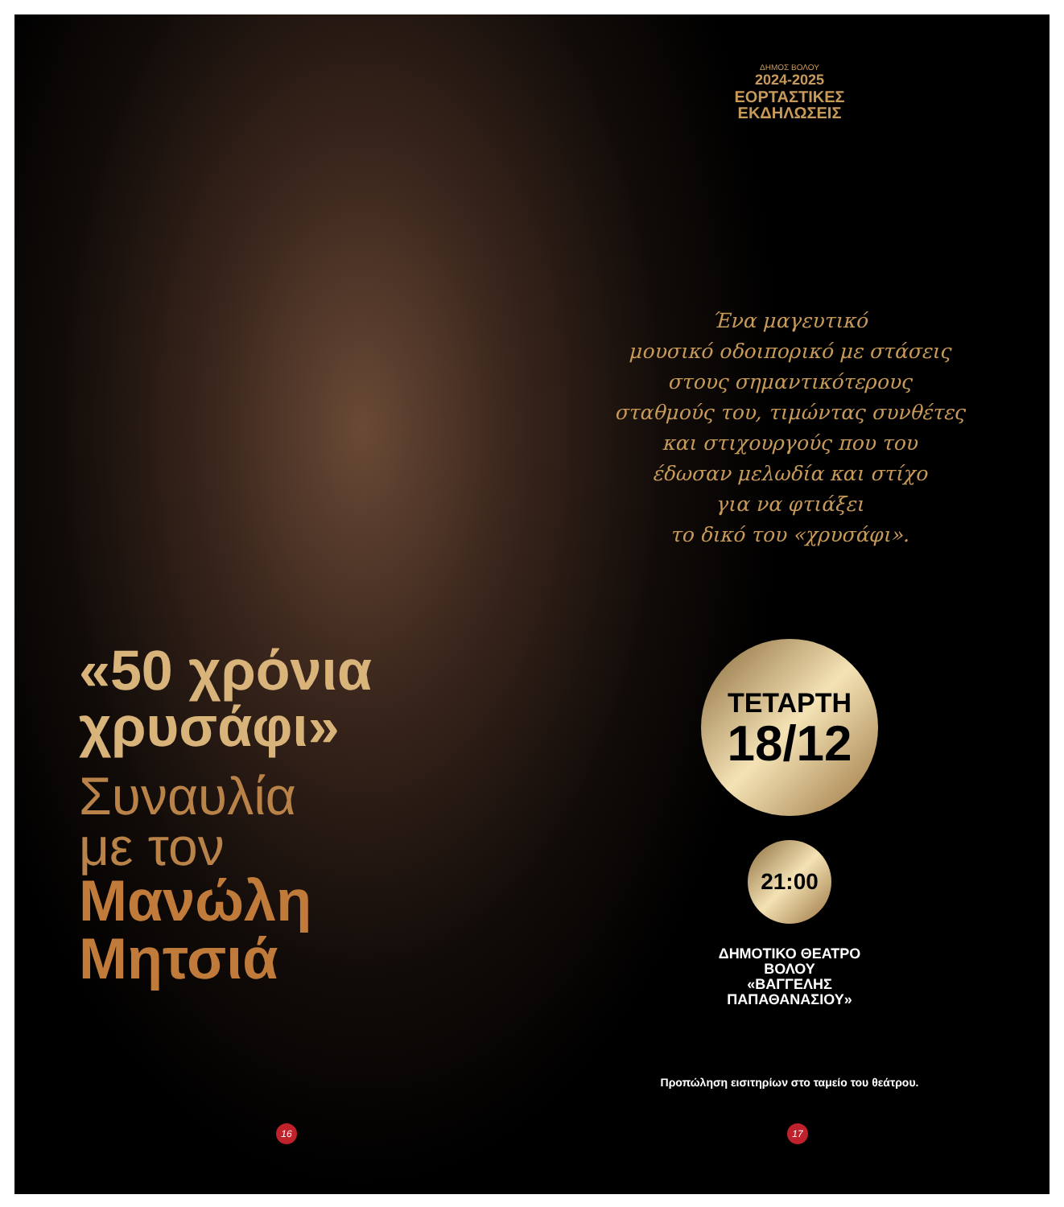«50 χρόνια
χρυσάφι»
Συναυλία
με τον
Μανώλη
Μητσιά
16
ΔΗΜΟΣ ΒΟΛΟΥ
2024-2025
ΕΟΡΤΑΣΤΙΚΕΣ
ΕΚΔΗΛΩΣΕΙΣ
Ένα μαγευτικό
μουσικό οδοιπορικό με στάσεις
στους σημαντικότερους
σταθμούς του, τιμώντας συνθέτες
και στιχουργούς που του
έδωσαν μελωδία και στίχο
για να φτιάξει
το δικό του «χρυσάφι».
ΤΕΤΑΡΤΗ
18/12
21:00
ΔΗΜΟΤΙΚΟ ΘΕΑΤΡΟ
ΒΟΛΟΥ
«ΒΑΓΓΕΛΗΣ
ΠΑΠΑΘΑΝΑΣΙΟΥ»
Προπώληση εισιτηρίων στο ταμείο του θεάτρου.
17